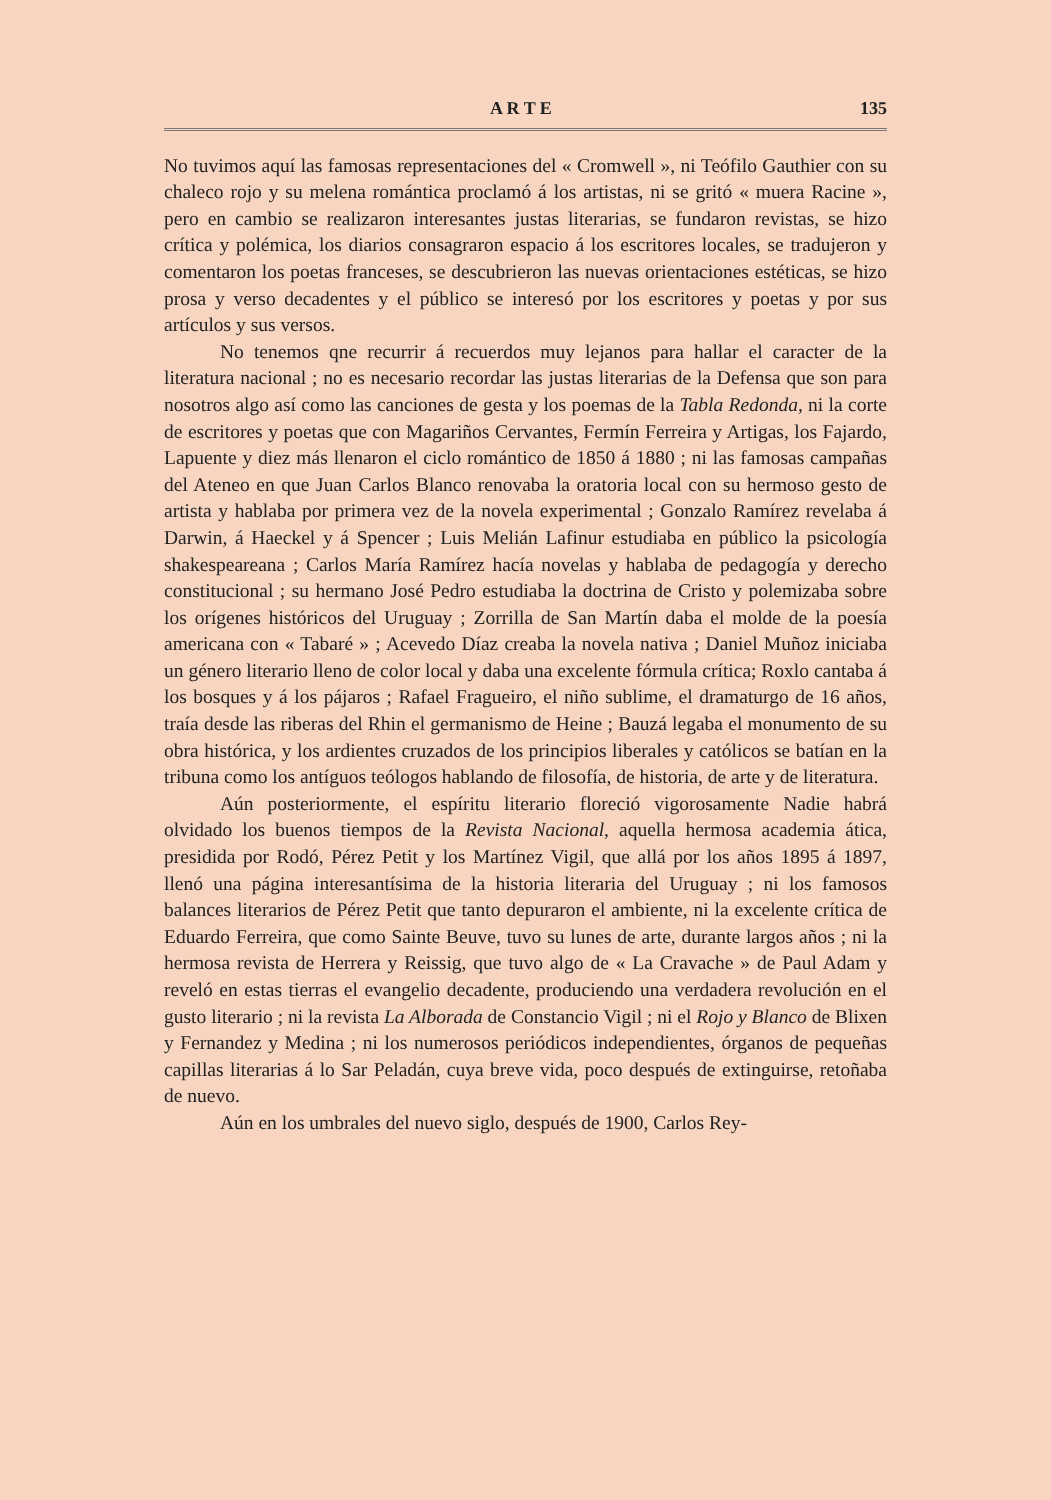A R T E 135
No tuvimos aquí las famosas representaciones del « Cromwell », ni Teófilo Gauthier con su chaleco rojo y su melena romántica proclamó á los artistas, ni se gritó « muera Racine », pero en cambio se realizaron interesantes justas literarias, se fundaron revistas, se hizo crítica y polémica, los diarios consagraron espacio á los escritores locales, se tradujeron y comentaron los poetas franceses, se descubrieron las nuevas orientaciones estéticas, se hizo prosa y verso decadentes y el público se interesó por los escritores y poetas y por sus artículos y sus versos.
No tenemos qne recurrir á recuerdos muy lejanos para hallar el caracter de la literatura nacional ; no es necesario recordar las justas literarias de la Defensa que son para nosotros algo así como las canciones de gesta y los poemas de la Tabla Redonda, ni la corte de escritores y poetas que con Magariños Cervantes, Fermín Ferreira y Artigas, los Fajardo, Lapuente y diez más llenaron el ciclo romántico de 1850 á 1880 ; ni las famosas campañas del Ateneo en que Juan Carlos Blanco renovaba la oratoria local con su hermoso gesto de artista y hablaba por primera vez de la novela experimental ; Gonzalo Ramírez revelaba á Darwin, á Haeckel y á Spencer ; Luis Melián Lafinur estudiaba en público la psicología shakespeareana ; Carlos María Ramírez hacía novelas y hablaba de pedagogía y derecho constitucional ; su hermano José Pedro estudiaba la doctrina de Cristo y polemizaba sobre los orígenes históricos del Uruguay ; Zorrilla de San Martín daba el molde de la poesía americana con « Tabaré » ; Acevedo Díaz creaba la novela nativa ; Daniel Muñoz iniciaba un género literario lleno de color local y daba una excelente fórmula crítica; Roxlo cantaba á los bosques y á los pájaros ; Rafael Fragueiro, el niño sublime, el dramaturgo de 16 años, traía desde las riberas del Rhin el germanismo de Heine ; Bauzá legaba el monumento de su obra histórica, y los ardientes cruzados de los principios liberales y católicos se batían en la tribuna como los antíguos teólogos hablando de filosofía, de historia, de arte y de literatura.
Aún posteriormente, el espíritu literario floreció vigorosamente Nadie habrá olvidado los buenos tiempos de la Revista Nacional, aquella hermosa academia ática, presidida por Rodó, Pérez Petit y los Martínez Vigil, que allá por los años 1895 á 1897, llenó una página interesantísima de la historia literaria del Uruguay ; ni los famosos balances literarios de Pérez Petit que tanto depuraron el ambiente, ni la excelente crítica de Eduardo Ferreira, que como Sainte Beuve, tuvo su lunes de arte, durante largos años ; ni la hermosa revista de Herrera y Reissig, que tuvo algo de « La Cravache » de Paul Adam y reveló en estas tierras el evangelio decadente, produciendo una verdadera revolución en el gusto literario ; ni la revista La Alborada de Constancio Vigil ; ni el Rojo y Blanco de Blixen y Fernandez y Medina ; ni los numerosos periódicos independientes, órganos de pequeñas capillas literarias á lo Sar Peladán, cuya breve vida, poco después de extinguirse, retoñaba de nuevo.
Aún en los umbrales del nuevo siglo, después de 1900, Carlos Rey-